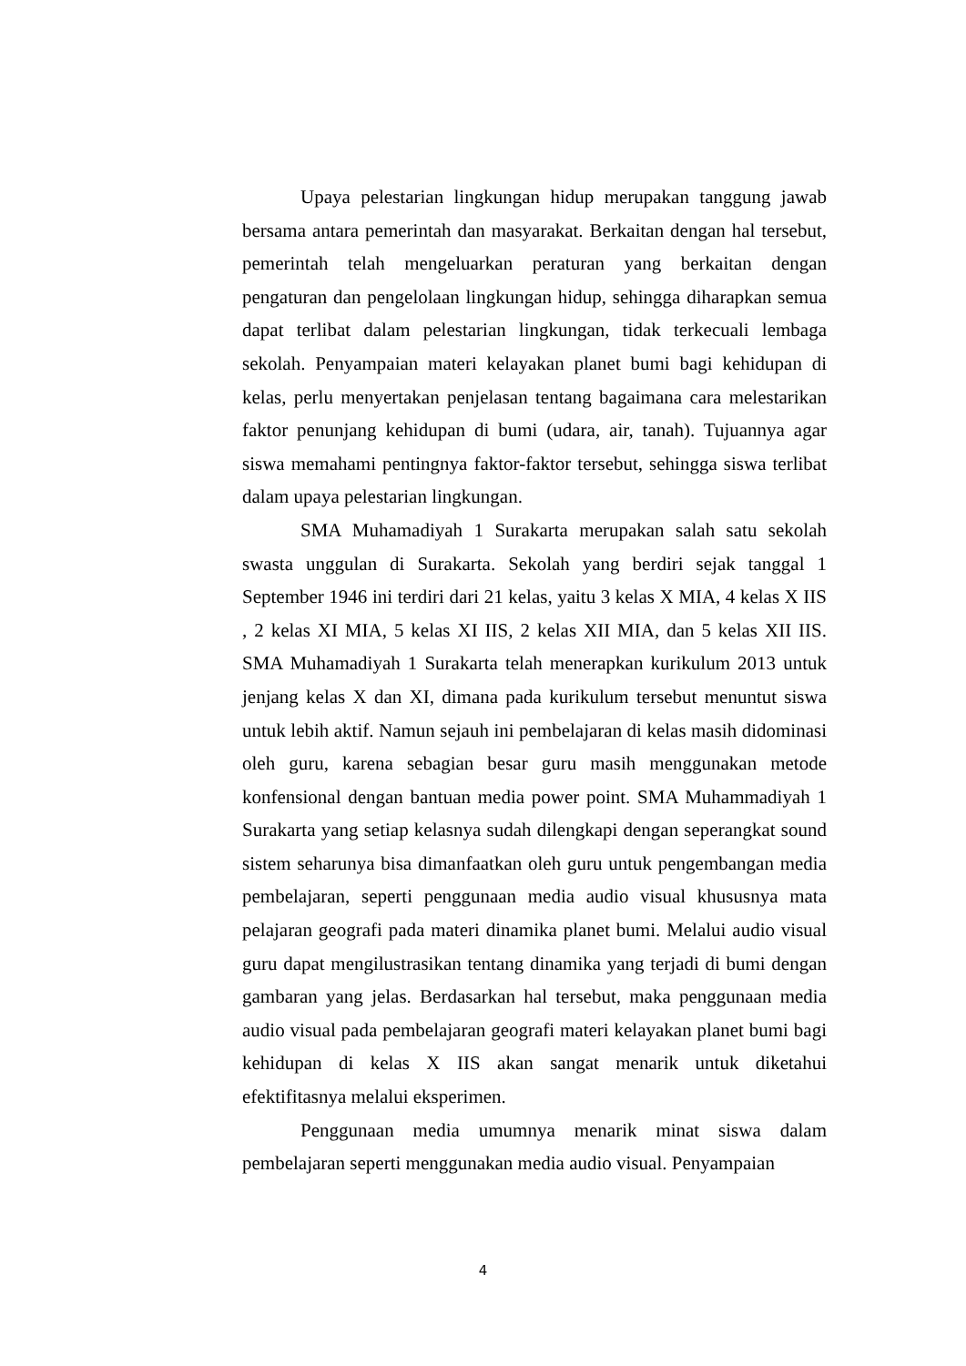Upaya pelestarian lingkungan hidup merupakan tanggung jawab bersama antara pemerintah dan masyarakat. Berkaitan dengan hal tersebut, pemerintah telah mengeluarkan peraturan yang berkaitan dengan pengaturan dan pengelolaan lingkungan hidup, sehingga diharapkan semua dapat terlibat dalam pelestarian lingkungan, tidak terkecuali lembaga sekolah. Penyampaian materi kelayakan planet bumi bagi kehidupan di kelas, perlu menyertakan penjelasan tentang bagaimana cara melestarikan faktor penunjang kehidupan di bumi (udara, air, tanah). Tujuannya agar siswa memahami pentingnya faktor-faktor tersebut, sehingga siswa terlibat dalam upaya pelestarian lingkungan.
SMA Muhamadiyah 1 Surakarta merupakan salah satu sekolah swasta unggulan di Surakarta. Sekolah yang berdiri sejak tanggal 1 September 1946 ini terdiri dari 21 kelas, yaitu 3 kelas X MIA, 4 kelas X IIS , 2 kelas XI MIA, 5 kelas XI IIS, 2 kelas XII MIA, dan 5 kelas XII IIS. SMA Muhamadiyah 1 Surakarta telah menerapkan kurikulum 2013 untuk jenjang kelas X dan XI, dimana pada kurikulum tersebut menuntut siswa untuk lebih aktif. Namun sejauh ini pembelajaran di kelas masih didominasi oleh guru, karena sebagian besar guru masih menggunakan metode konfensional dengan bantuan media power point. SMA Muhammadiyah 1 Surakarta yang setiap kelasnya sudah dilengkapi dengan seperangkat sound sistem seharunya bisa dimanfaatkan oleh guru untuk pengembangan media pembelajaran, seperti penggunaan media audio visual khususnya mata pelajaran geografi pada materi dinamika planet bumi. Melalui audio visual guru dapat mengilustrasikan tentang dinamika yang terjadi di bumi dengan gambaran yang jelas. Berdasarkan hal tersebut, maka penggunaan media audio visual pada pembelajaran geografi materi kelayakan planet bumi bagi kehidupan di kelas X IIS akan sangat menarik untuk diketahui efektifitasnya melalui eksperimen.
Penggunaan media umumnya menarik minat siswa dalam pembelajaran seperti menggunakan media audio visual. Penyampaian
4